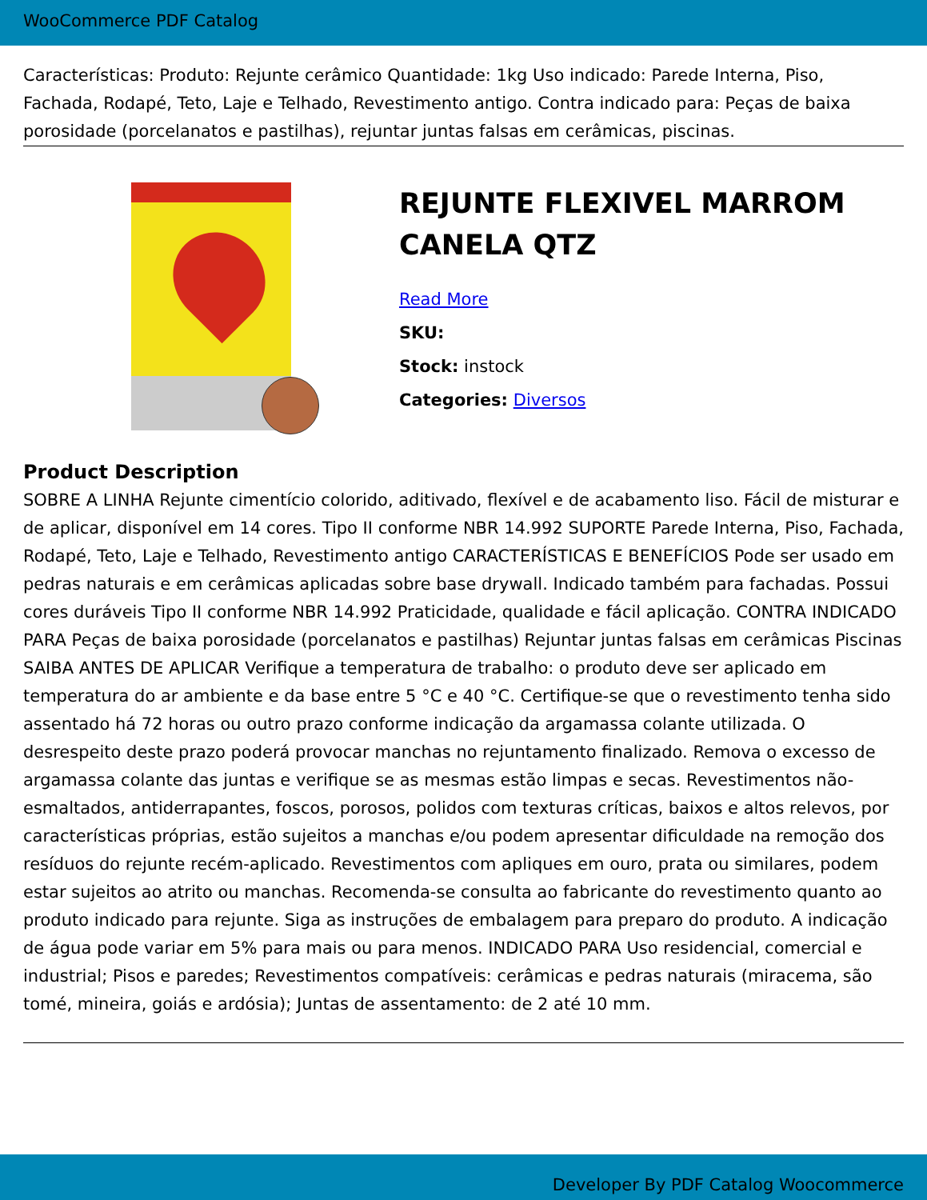WooCommerce PDF Catalog
Características: Produto: Rejunte cerâmico Quantidade: 1kg Uso indicado: Parede Interna, Piso, Fachada, Rodapé, Teto, Laje e Telhado, Revestimento antigo. Contra indicado para: Peças de baixa porosidade (porcelanatos e pastilhas), rejuntar juntas falsas em cerâmicas, piscinas.
REJUNTE FLEXIVEL MARROM CANELA QTZ
Read More
SKU:
Stock: instock
Categories: Diversos
Product Description
SOBRE A LINHA Rejunte cimentício colorido, aditivado, flexível e de acabamento liso. Fácil de misturar e de aplicar, disponível em 14 cores. Tipo II conforme NBR 14.992 SUPORTE Parede Interna, Piso, Fachada, Rodapé, Teto, Laje e Telhado, Revestimento antigo CARACTERÍSTICAS E BENEFÍCIOS Pode ser usado em pedras naturais e em cerâmicas aplicadas sobre base drywall. Indicado também para fachadas. Possui cores duráveis Tipo II conforme NBR 14.992 Praticidade, qualidade e fácil aplicação. CONTRA INDICADO PARA Peças de baixa porosidade (porcelanatos e pastilhas) Rejuntar juntas falsas em cerâmicas Piscinas SAIBA ANTES DE APLICAR Verifique a temperatura de trabalho: o produto deve ser aplicado em temperatura do ar ambiente e da base entre 5 °C e 40 °C. Certifique-se que o revestimento tenha sido assentado há 72 horas ou outro prazo conforme indicação da argamassa colante utilizada. O desrespeito deste prazo poderá provocar manchas no rejuntamento finalizado. Remova o excesso de argamassa colante das juntas e verifique se as mesmas estão limpas e secas. Revestimentos não-esmaltados, antiderrapantes, foscos, porosos, polidos com texturas críticas, baixos e altos relevos, por características próprias, estão sujeitos a manchas e/ou podem apresentar dificuldade na remoção dos resíduos do rejunte recém-aplicado. Revestimentos com apliques em ouro, prata ou similares, podem estar sujeitos ao atrito ou manchas. Recomenda-se consulta ao fabricante do revestimento quanto ao produto indicado para rejunte. Siga as instruções de embalagem para preparo do produto. A indicação de água pode variar em 5% para mais ou para menos. INDICADO PARA Uso residencial, comercial e industrial; Pisos e paredes; Revestimentos compatíveis: cerâmicas e pedras naturais (miracema, são tomé, mineira, goiás e ardósia); Juntas de assentamento: de 2 até 10 mm.
Developer By PDF Catalog Woocommerce